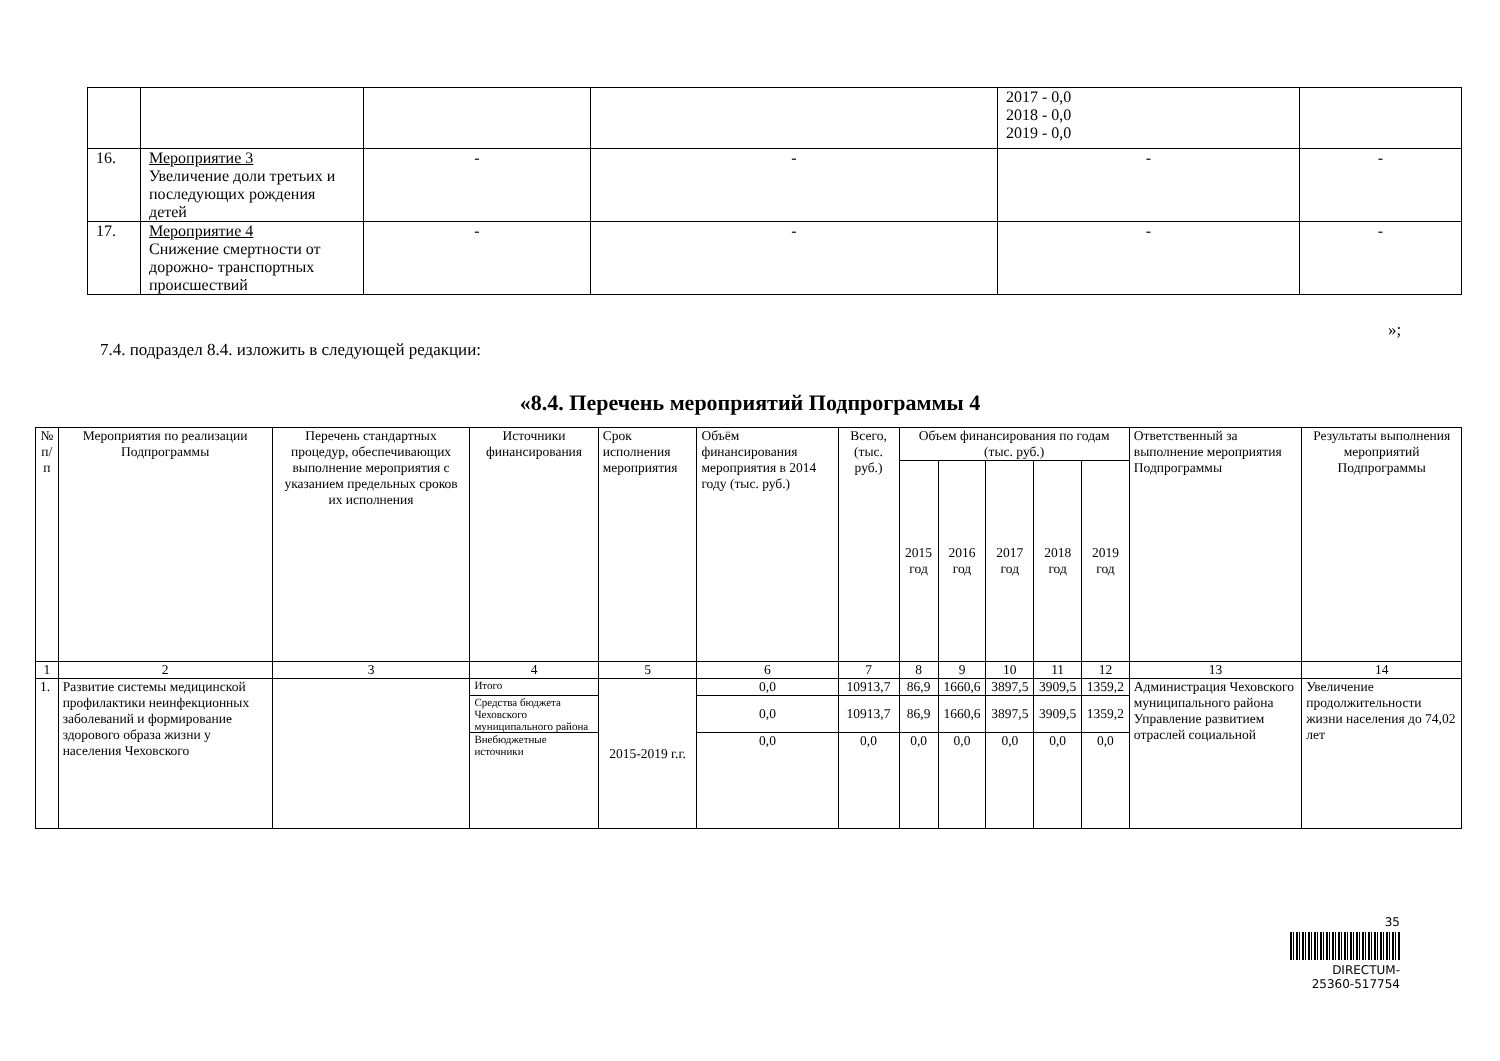| | | | | 2017 - 0,0 2018 - 0,0 2019 - 0,0 | |
| 16. | Мероприятие 3 Увеличение доли третьих и последующих рождения детей | - | - | - | - |
| 17. | Мероприятие 4 Снижение смертности от дорожно- транспортных происшествий | - | - | - | - |
»;
7.4. подраздел 8.4. изложить в следующей редакции:
«8.4. Перечень мероприятий Подпрограммы 4
| № п/п | Мероприятия по реализации Подпрограммы | Перечень стандартных процедур, обеспечивающих выполнение мероприятия с указанием предельных сроков их исполнения | Источники финансирования | Срок исполнения мероприятия | Объём финансирования мероприятия в 2014 году (тыс. руб.) | Всего, (тыс. руб.) | Объем финансирования по годам (тыс. руб.) | | | | | Ответственный за выполнение мероприятия Подпрограммы | Результаты выполнения мероприятий Подпрограммы |
| --- | --- | --- | --- | --- | --- | --- | --- | --- | --- | --- | --- | --- | --- |
| | | | | | | | 2015 год | 2016 год | 2017 год | 2018 год | 2019 год | | |
| 1 | 2 | 3 | 4 | 5 | 6 | 7 | 8 | 9 | 10 | 11 | 12 | 13 | 14 |
| 1. | Развитие системы медицинской профилактики неинфекционных заболеваний и формирование здорового образа жизни у населения Чеховского | | Итого | 2015-2019 г.г. | 0,0 | 10913,7 | 86,9 | 1660,6 | 3897,5 | 3909,5 | 1359,2 | Администрация Чеховского муниципального района Управление развитием отраслей социальной | Увеличение продолжительности жизни населения до 74,02 лет |
| | | | Средства бюджета Чеховского муниципального района | | 0,0 | 10913,7 | 86,9 | 1660,6 | 3897,5 | 3909,5 | 1359,2 | | |
| | | | Внебюджетные источники | | 0,0 | 0,0 | 0,0 | 0,0 | 0,0 | 0,0 | 0,0 | | |
35
DIRECTUM-25360-517754